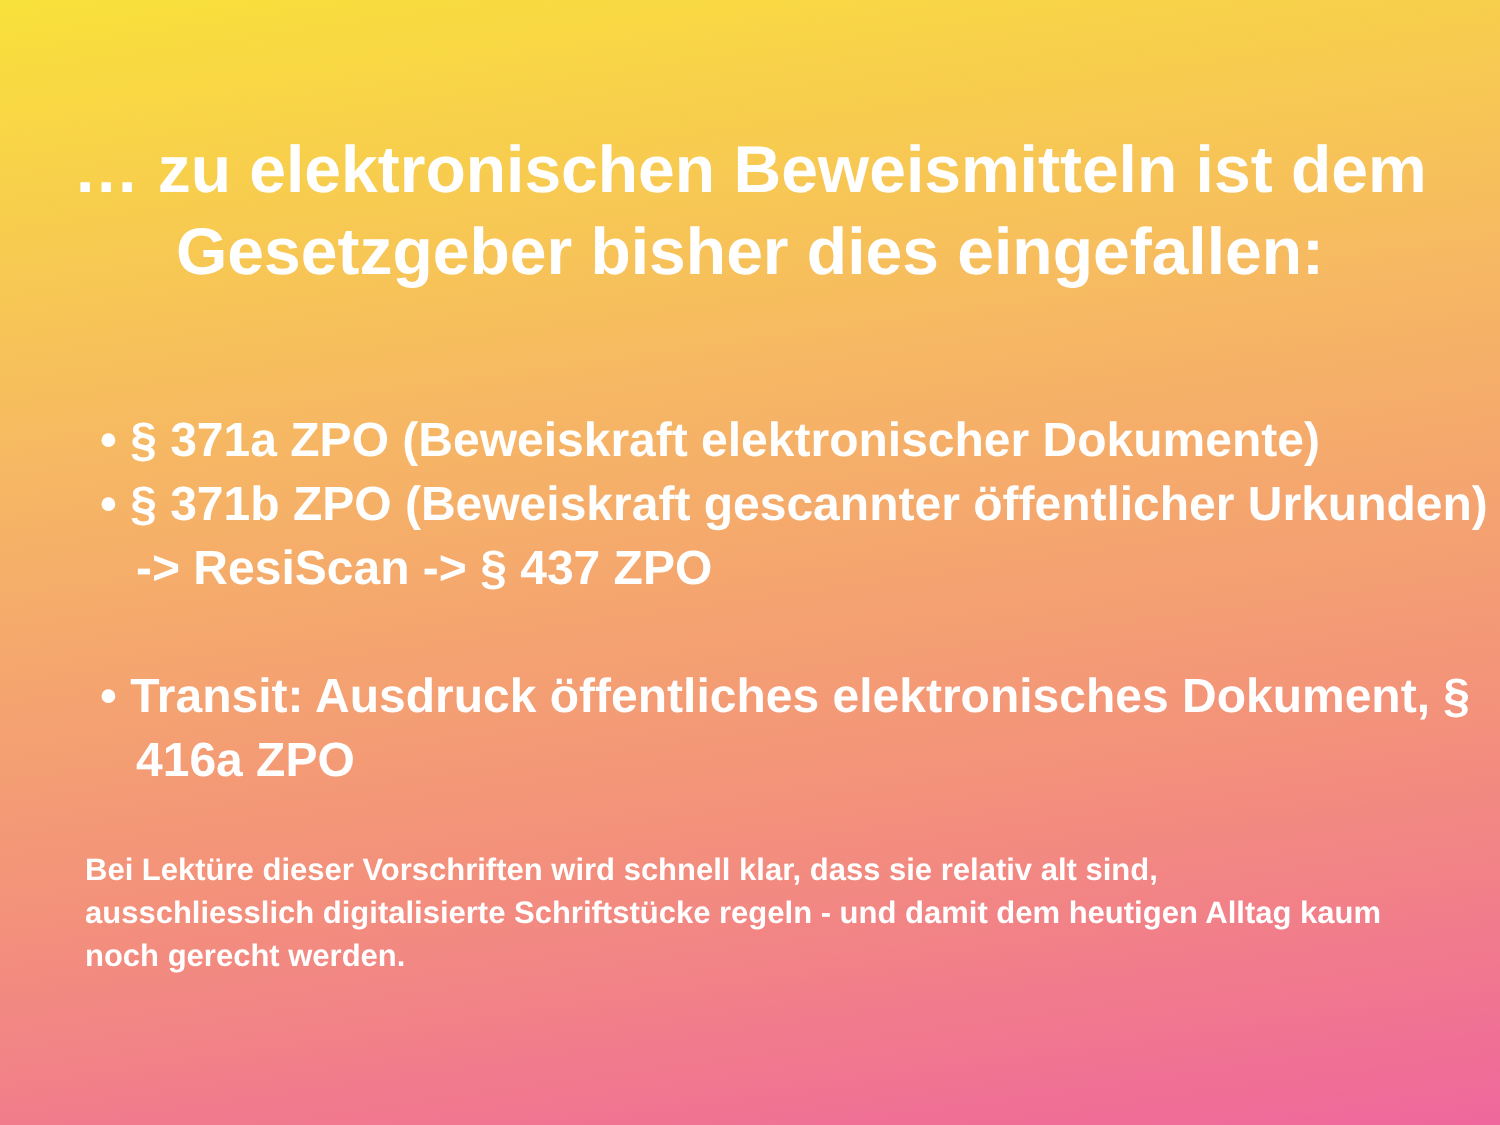… zu elektronischen Beweismitteln ist dem
Gesetzgeber bisher dies eingefallen:
• § 371a ZPO (Beweiskraft elektronischer Dokumente)
• § 371b ZPO (Beweiskraft gescannter öffentlicher Urkunden) -> ResiScan -> § 437 ZPO
• Transit: Ausdruck öffentliches elektronisches Dokument, § 416a ZPO
Bei Lektüre dieser Vorschriften wird schnell klar, dass sie relativ alt sind, ausschliesslich digitalisierte Schriftstücke regeln - und damit dem heutigen Alltag kaum noch gerecht werden.